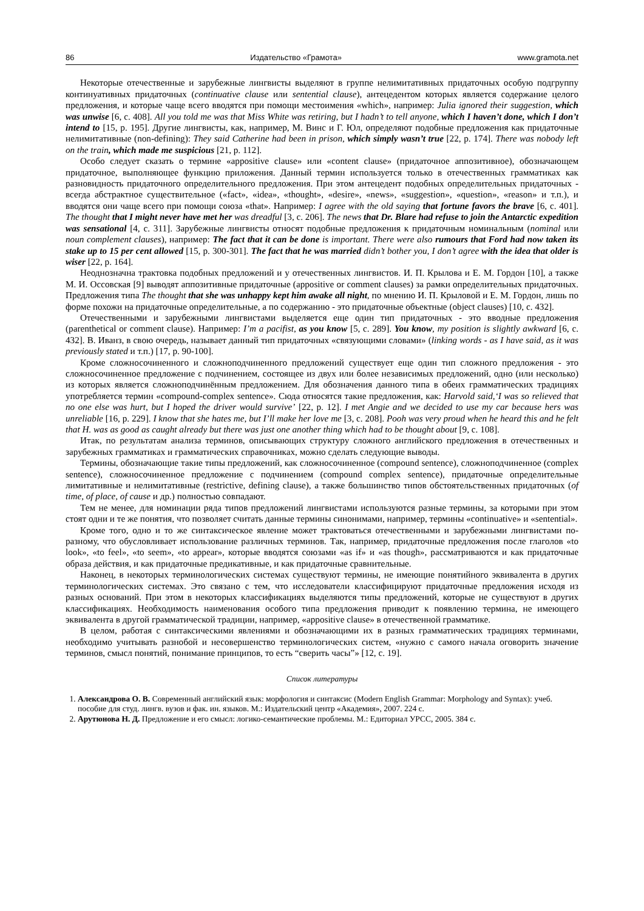86 Издательство «Грамота» www.gramota.net
Некоторые отечественные и зарубежные лингвисты выделяют в группе нелимитативных придаточных особую подгруппу континуативных придаточных (continuative clause или sentential clause), антецедентом которых является содержание целого предложения, и которые чаще всего вводятся при помощи местоимения «which», например: Julia ignored their suggestion, which was unwise [6, с. 408]. All you told me was that Miss White was retiring, but I hadn’t to tell anyone, which I haven’t done, which I don’t intend to [15, p. 195]. Другие лингвисты, как, например, М. Винс и Г. Юл, определяют подобные предложения как придаточные нелимитативные (non-defining): They said Catherine had been in prison, which simply wasn’t true [22, p. 174]. There was nobody left on the train, which made me suspicious [21, p. 112].
Особо следует сказать о термине «appositive clause» или «content clause» (придаточное аппозитивное), обозначающем придаточное, выполняющее функцию приложения. Данный термин используется только в отечественных грамматиках как разновидность придаточного определительного предложения. При этом антецедент подобных определительных придаточных - всегда абстрактное существительное («fact», «idea», «thought», «desire», «news», «suggestion», «question», «reason» и т.п.), и вводятся они чаще всего при помощи союза «that». Например: I agree with the old saying that fortune favors the brave [6, с. 401]. The thought that I might never have met her was dreadful [3, с. 206]. The news that Dr. Blare had refuse to join the Antarctic expedition was sensational [4, с. 311]. Зарубежные лингвисты относят подобные предложения к придаточным номинальным (nominal или noun complement clauses), например: The fact that it can be done is important. There were also rumours that Ford had now taken its stake up to 15 per cent allowed [15, p. 300-301]. The fact that he was married didn’t bother you, I don’t agree with the idea that older is wiser [22, p. 164].
Неоднозначна трактовка подобных предложений и у отечественных лингвистов. И. П. Крылова и Е. М. Гордон [10], а также М. И. Оссовская [9] выводят аппозитивные придаточные (appositive or comment clauses) за рамки определительных придаточных. Предложения типа The thought that she was unhappy kept him awake all night, по мнению И. П. Крыловой и Е. М. Гордон, лишь по форме похожи на придаточные определительные, а по содержанию - это придаточные объектные (object clauses) [10, с. 432].
Отечественными и зарубежными лингвистами выделяется еще один тип придаточных - это вводные предложения (parenthetical or comment clause). Например: I’m a pacifist, as you know [5, с. 289]. You know, my position is slightly awkward [6, с. 432]. В. Иванз, в свою очередь, называет данный тип придаточных «связующими словами» (linking words - as I have said, as it was previously stated и т.п.) [17, p. 90-100].
Кроме сложносочиненного и сложноподчиненного предложений существует еще один тип сложного предложения - это сложносочиненное предложение с подчинением, состоящее из двух или более независимых предложений, одно (или несколько) из которых является сложноподчинённым предложением. Для обозначения данного типа в обеих грамматических традициях употребляется термин «compound-complex sentence». Сюда относятся такие предложения, как: Harvold said,‘I was so relieved that no one else was hurt, but I hoped the driver would survive’ [22, p. 12]. I met Angie and we decided to use my car because hers was unreliable [16, p. 229]. I know that she hates me, but I’ll make her love me [3, с. 208]. Pooh was very proud when he heard this and he felt that H. was as good as caught already but there was just one another thing which had to be thought about [9, с. 108].
Итак, по результатам анализа терминов, описывающих структуру сложного английского предложения в отечественных и зарубежных грамматиках и грамматических справочниках, можно сделать следующие выводы.
Термины, обозначающие такие типы предложений, как сложносочиненное (compound sentence), сложноподчиненное (complex sentence), сложносочиненное предложение с подчинением (compound complex sentence), придаточные определительные лимитативные и нелимитативные (restrictive, defining clause), а также большинство типов обстоятельственных придаточных (of time, of place, of cause и др.) полностью совпадают.
Тем не менее, для номинации ряда типов предложений лингвистами используются разные термины, за которыми при этом стоят одни и те же понятия, что позволяет считать данные термины синонимами, например, термины «continuative» и «sentential».
Кроме того, одно и то же синтаксическое явление может трактоваться отечественными и зарубежными лингвистами по-разному, что обусловливает использование различных терминов. Так, например, придаточные предложения после глаголов «to look», «to feel», «to seem», «to appear», которые вводятся союзами «as if» и «as though», рассматриваются и как придаточные образа действия, и как придаточные предикативные, и как придаточные сравнительные.
Наконец, в некоторых терминологических системах существуют термины, не имеющие понятийного эквивалента в других терминологических системах. Это связано с тем, что исследователи классифицируют придаточные предложения исходя из разных оснований. При этом в некоторых классификациях выделяются типы предложений, которые не существуют в других классификациях. Необходимость наименования особого типа предложения приводит к появлению термина, не имеющего эквивалента в другой грамматической традиции, например, «appositive clause» в отечественной грамматике.
В целом, работая с синтаксическими явлениями и обозначающими их в разных грамматических традициях терминами, необходимо учитывать разнобой и несовершенство терминологических систем, «нужно с самого начала оговорить значение терминов, смысл понятий, понимание принципов, то есть “сверить часы”» [12, с. 19].
Список литературы
1. Александрова О. В. Современный английский язык: морфология и синтаксис (Modern English Grammar: Morphology and Syntax): учеб. пособие для студ. лингв. вузов и фак. ин. языков. М.: Издательский центр «Академия», 2007. 224 с.
2. Арутюнова Н. Д. Предложение и его смысл: логико-семантические проблемы. М.: Едиториал УРСС, 2005. 384 с.